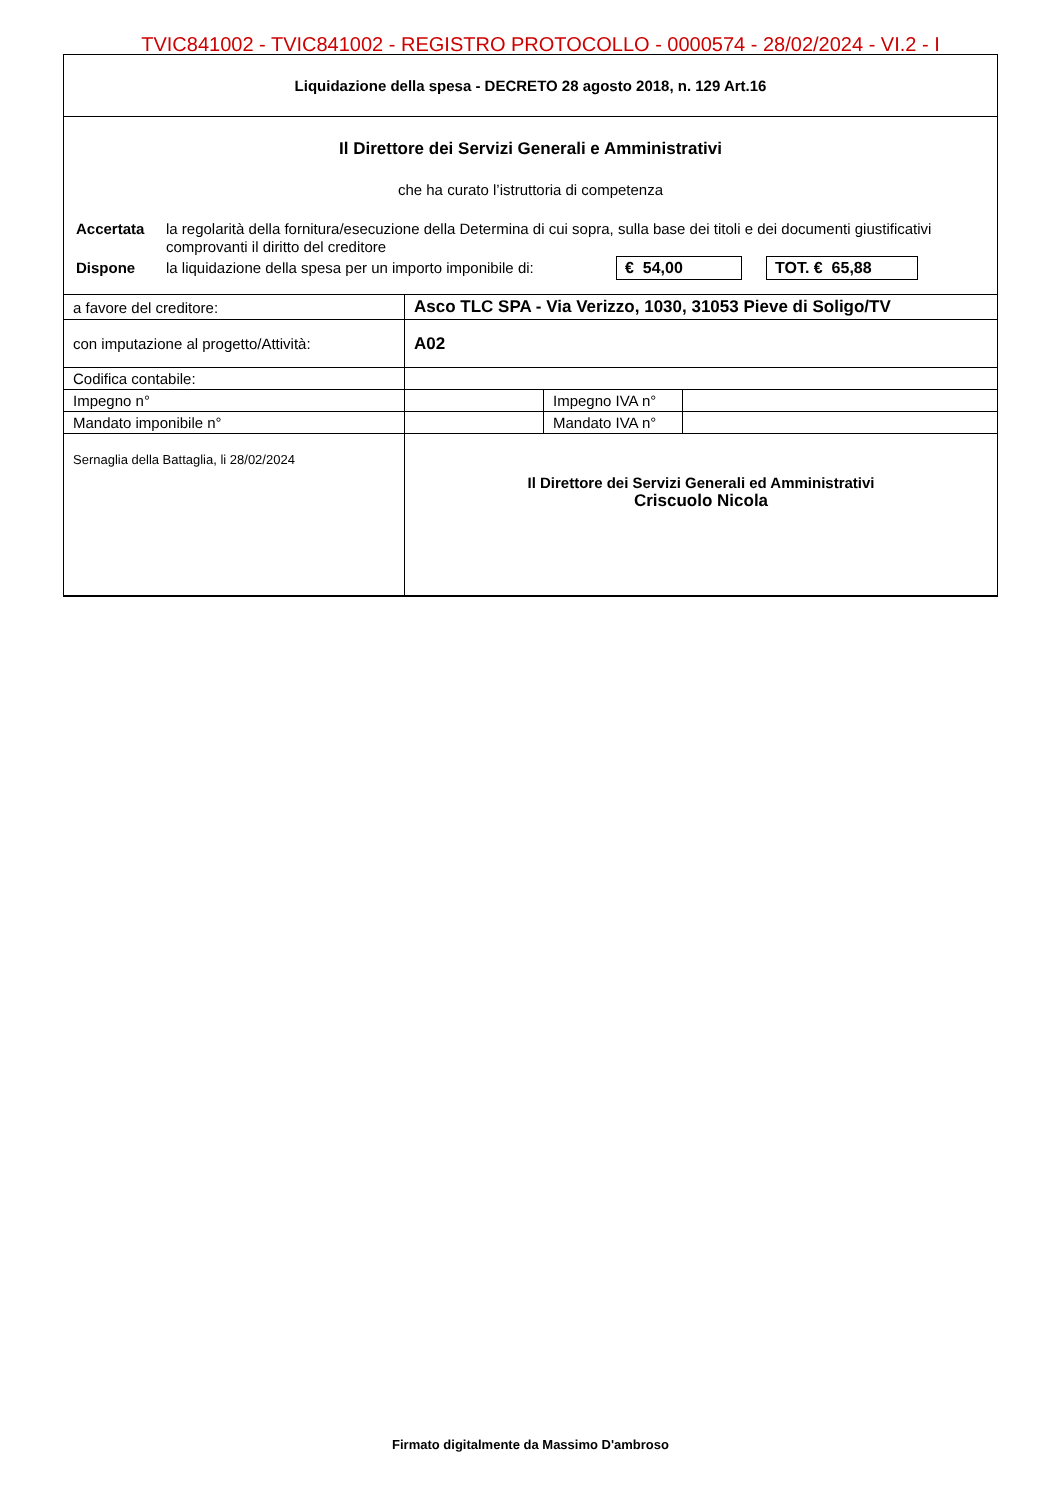TVIC841002 - TVIC841002 - REGISTRO PROTOCOLLO - 0000574 - 28/02/2024 - VI.2 - I
Liquidazione della spesa - DECRETO 28 agosto 2018, n. 129 Art.16
Il Direttore dei Servizi Generali e Amministrativi
che ha curato l’istruttoria di competenza
Accertata la regolarità della fornitura/esecuzione della Determina di cui sopra, sulla base dei titoli e dei documenti giustificativi comprovanti il diritto del creditore
Dispone la liquidazione della spesa per un importo imponibile di: € 54,00 TOT. € 65,88
| a favore del creditore: | Asco TLC SPA - Via Verizzo, 1030, 31053 Pieve di Soligo/TV | | |
| con imputazione al progetto/Attività: | A02 | | |
| Codifica contabile: | | | |
| Impegno n° | | Impegno IVA n° | |
| Mandato imponibile n° | | Mandato IVA n° | |
| Sernaglia della Battaglia, li 28/02/2024 | Il Direttore dei Servizi Generali ed Amministrativi Criscuolo Nicola | | |
Firmato digitalmente da Massimo D'ambroso